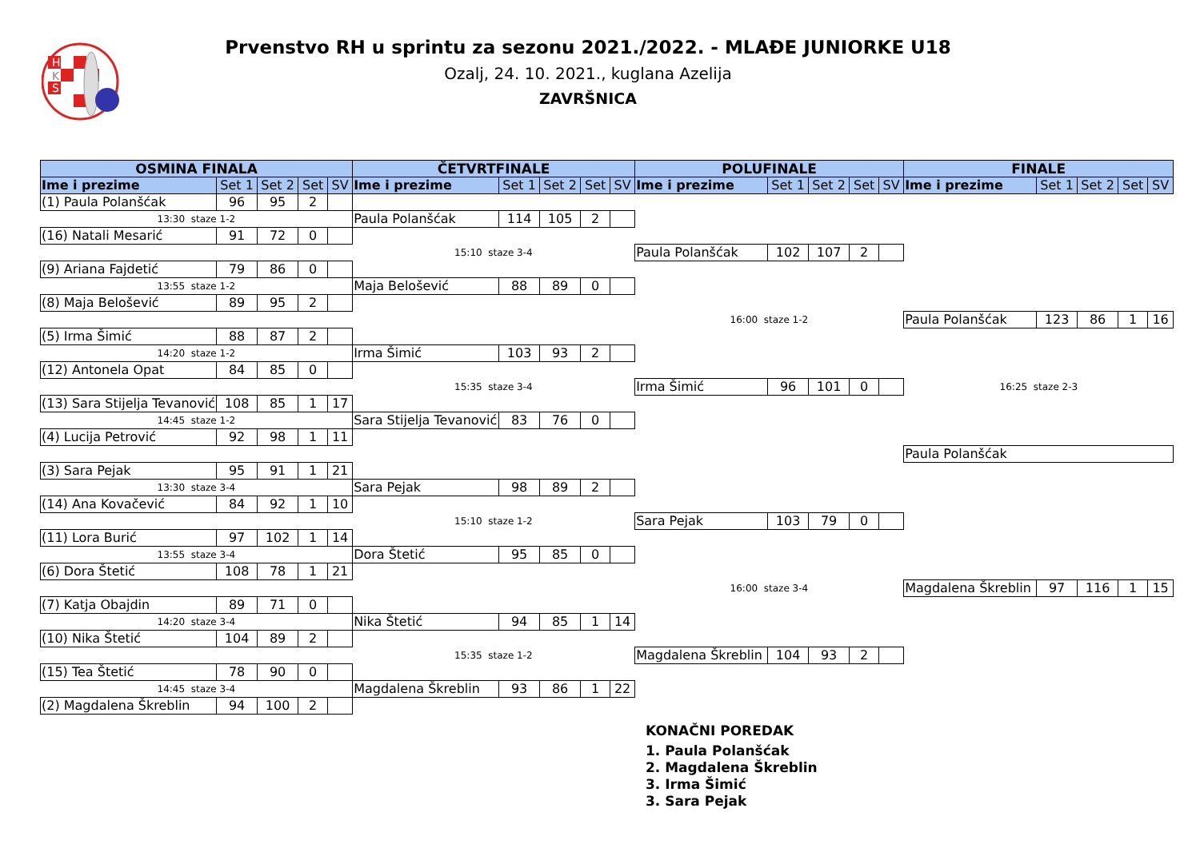H
S
K
Prvenstvo RH u sprintu za sezonu 2021./2022. - MLAĐE JUNIORKE U18
Ozalj, 24. 10. 2021., kuglana Azelija
ZAVRŠNICA
| OSMINA FINALA | | | | | ČETVRTFINALE | | | | | POLUFINALE | | | | | FINALE | | | | |
| --- | --- | --- | --- | --- | --- | --- | --- | --- | --- | --- | --- | --- | --- | --- | --- | --- | --- | --- | --- |
| Ime i prezime | Set 1 | Set 2 | Set | SV | Ime i prezime | Set 1 | Set 2 | Set | SV | Ime i prezime | Set 1 | Set 2 | Set | SV | Ime i prezime | Set 1 | Set 2 | Set | SV |
| (1) Paula Polanšćak | 96 | 95 | 2 | | | | | | | | | | | | | | | | |
| 13:30 staze 1-2 | | | | | Paula Polanšćak | 114 | 105 | 2 | | | | | | | | | | | |
| (16) Natali Mesarić | 91 | 72 | 0 | | | | | | | | | | | | | | | | |
| | | | | | 15:10 staze 3-4 | | | | | Paula Polanšćak | 102 | 107 | 2 | | | | | | |
| (9) Ariana Fajdetić | 79 | 86 | 0 | | | | | | | | | | | | | | | | |
| 13:55 staze 1-2 | | | | | Maja Belošević | 88 | 89 | 0 | | | | | | | | | | | |
| (8) Maja Belošević | 89 | 95 | 2 | | | | | | | | | | | | | | | | |
| | | | | | | | | | | 16:00 staze 1-2 | | | | | Paula Polanšćak | 123 | 86 | 1 | 16 |
| (5) Irma Šimić | 88 | 87 | 2 | | | | | | | | | | | | | | | | |
| 14:20 staze 1-2 | | | | | Irma Šimić | 103 | 93 | 2 | | | | | | | | | | | |
| (12) Antonela Opat | 84 | 85 | 0 | | | | | | | | | | | | | | | | |
| | | | | | 15:35 staze 3-4 | | | | | Irma Šimić | 96 | 101 | 0 | | 16:25 staze 2-3 | | | | |
| (13) Sara Stijelja Tevanović | 108 | 85 | 1 | 17 | | | | | | | | | | | | | | | |
| 14:45 staze 1-2 | | | | | Sara Stijelja Tevanović | 83 | 76 | 0 | | | | | | | | | | | |
| (4) Lucija Petrović | 92 | 98 | 1 | 11 | | | | | | | | | | | | | | | |
| | | | | | | | | | | | | | | | Paula Polanšćak | | | | |
| (3) Sara Pejak | 95 | 91 | 1 | 21 | | | | | | | | | | | | | | | |
| 13:30 staze 3-4 | | | | | Sara Pejak | 98 | 89 | 2 | | | | | | | | | | | |
| (14) Ana Kovačević | 84 | 92 | 1 | 10 | | | | | | | | | | | | | | | |
| | | | | | 15:10 staze 1-2 | | | | | Sara Pejak | 103 | 79 | 0 | | | | | | |
| (11) Lora Burić | 97 | 102 | 1 | 14 | | | | | | | | | | | | | | | |
| 13:55 staze 3-4 | | | | | Dora Štetić | 95 | 85 | 0 | | | | | | | | | | | |
| (6) Dora Štetić | 108 | 78 | 1 | 21 | | | | | | | | | | | | | | | |
| | | | | | | | | | | 16:00 staze 3-4 | | | | | Magdalena Škreblin | 97 | 116 | 1 | 15 |
| (7) Katja Obajdin | 89 | 71 | 0 | | | | | | | | | | | | | | | | |
| 14:20 staze 3-4 | | | | | Nika Štetić | 94 | 85 | 1 | 14 | | | | | | | | | | |
| (10) Nika Štetić | 104 | 89 | 2 | | | | | | | | | | | | | | | | |
| | | | | | 15:35 staze 1-2 | | | | | Magdalena Škreblin | 104 | 93 | 2 | | | | | | |
| (15) Tea Štetić | 78 | 90 | 0 | | | | | | | | | | | | | | | | |
| 14:45 staze 3-4 | | | | | Magdalena Škreblin | 93 | 86 | 1 | 22 | | | | | | | | | | |
| (2) Magdalena Škreblin | 94 | 100 | 2 | | | | | | | | | | | | | | | | |
KONAČNI POREDAK
1. Paula Polanšćak
2. Magdalena Škreblin
3. Irma Šimić
3. Sara Pejak